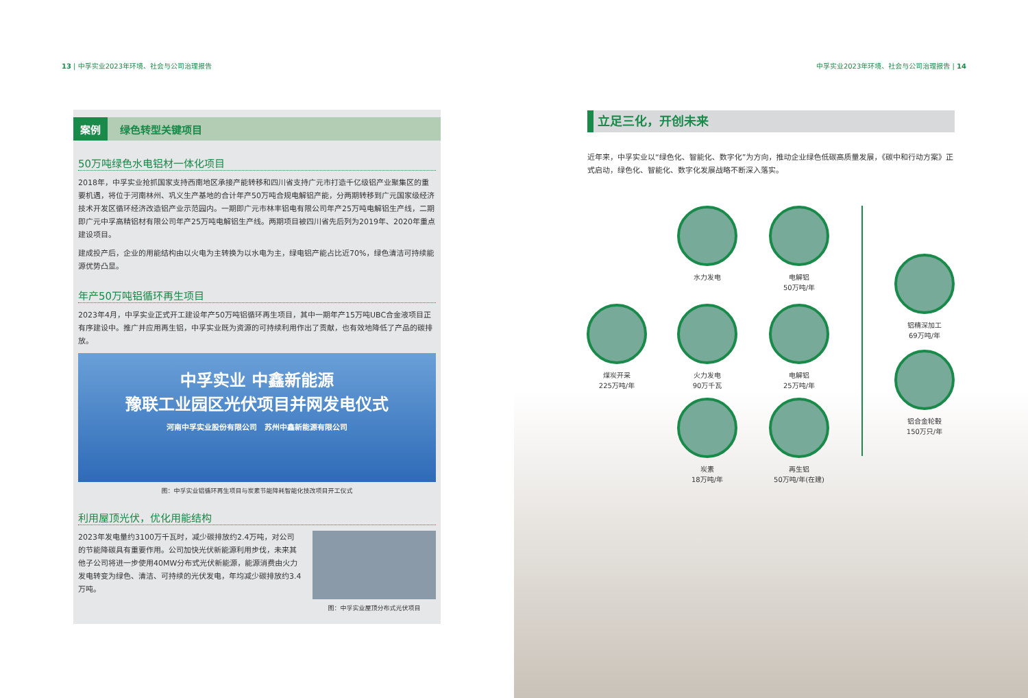13 | 中孚实业2023年环境、社会与公司治理报告
中孚实业2023年环境、社会与公司治理报告 | 14
案例 绿色转型关键项目
50万吨绿色水电铝材一体化项目
2018年，中孚实业抢抓国家支持西南地区承接产能转移和四川省支持广元市打造千亿级铝产业聚集区的重要机遇，将位于河南林州、巩义生产基地的合计年产50万吨合规电解铝产能，分两期转移到广元国家级经济技术开发区循环经济改造铝产业示范园内。一期即广元市林丰铝电有限公司年产25万吨电解铝生产线，二期即广元中孚高精铝材有限公司年产25万吨电解铝生产线。两期项目被四川省先后列为2019年、2020年重点建设项目。
建成投产后，企业的用能结构由以火电为主转换为以水电为主，绿电铝产能占比近70%，绿色清洁可持续能源优势凸显。
年产50万吨铝循环再生项目
2023年4月，中孚实业正式开工建设年产50万吨铝循环再生项目，其中一期年产15万吨UBC合金液项目正有序建设中。推广并应用再生铝，中孚实业既为资源的可持续利用作出了贡献，也有效地降低了产品的碳排放。
中孚实业 中鑫新能源
豫联工业园区光伏项目并网发电仪式
河南中孚实业股份有限公司　苏州中鑫新能源有限公司
图：中孚实业铝循环再生项目与炭素节能降耗智能化技改项目开工仪式
利用屋顶光伏，优化用能结构
2023年发电量约3100万千瓦时，减少碳排放约2.4万吨，对公司的节能降碳具有重要作用。公司加快光伏新能源利用步伐，未来其他子公司将进一步使用40MW分布式光伏新能源，能源消费由火力发电转变为绿色、清洁、可持续的光伏发电，年均减少碳排放约3.4万吨。
图：中孚实业屋顶分布式光伏项目
立足三化，开创未来
近年来，中孚实业以“绿色化、智能化、数字化”为方向，推动企业绿色低碳高质量发展，《碳中和行动方案》正式启动，绿色化、智能化、数字化发展战略不断深入落实。
水力发电
电解铝
50万吨/年
铝精深加工
69万吨/年
煤炭开采
225万吨/年
火力发电
90万千瓦
电解铝
25万吨/年
铝合金轮毂
150万只/年
炭素
18万吨/年
再生铝
50万吨/年(在建)